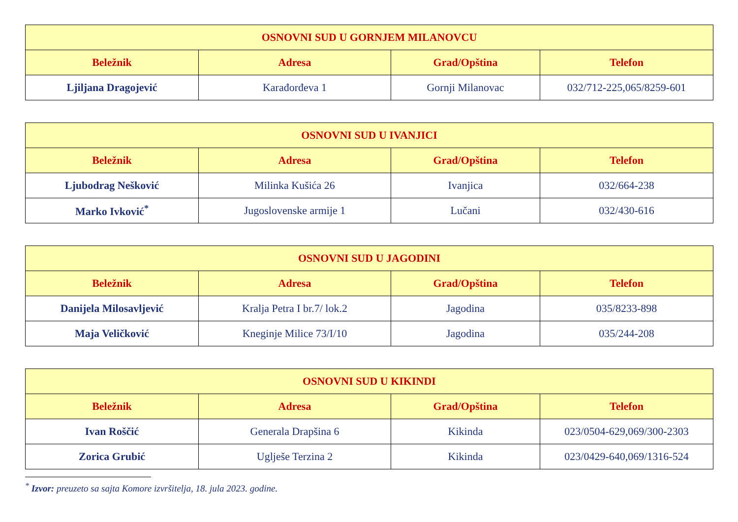| OSNOVNI SUD U GORNJEM MILANOVCU | | | |
| --- | --- | --- | --- |
| Beležnik | Adresa | Grad/Opština | Telefon |
| Ljiljana Dragojević | Karađorđeva 1 | Gornji Milanovac | 032/712-225,065/8259-601 |
| OSNOVNI SUD U IVANJICI | | | |
| --- | --- | --- | --- |
| Beležnik | Adresa | Grad/Opština | Telefon |
| Ljubodrag Nešković | Milinka Kušića 26 | Ivanjica | 032/664-238 |
| Marko Ivković<sup>*</sup> | Jugoslovenske armije 1 | Lučani | 032/430-616 |
| OSNOVNI SUD U JAGODINI | | | |
| --- | --- | --- | --- |
| Beležnik | Adresa | Grad/Opština | Telefon |
| Danijela Milosavljević | Kralja Petra I br.7/ lok.2 | Jagodina | 035/8233-898 |
| Maja Veličković | Kneginje Milice 73/I/10 | Jagodina | 035/244-208 |
| OSNOVNI SUD U KIKINDI | | | |
| --- | --- | --- | --- |
| Beležnik | Adresa | Grad/Opština | Telefon |
| Ivan Roščić | Generala Drapšina 6 | Kikinda | 023/0504-629,069/300-2303 |
| Zorica Grubić | Uglješe Terzina 2 | Kikinda | 023/0429-640,069/1316-524 |
<sup>*</sup> Izvor: preuzeto sa sajta Komore izvršitelja, 18. jula 2023. godine.